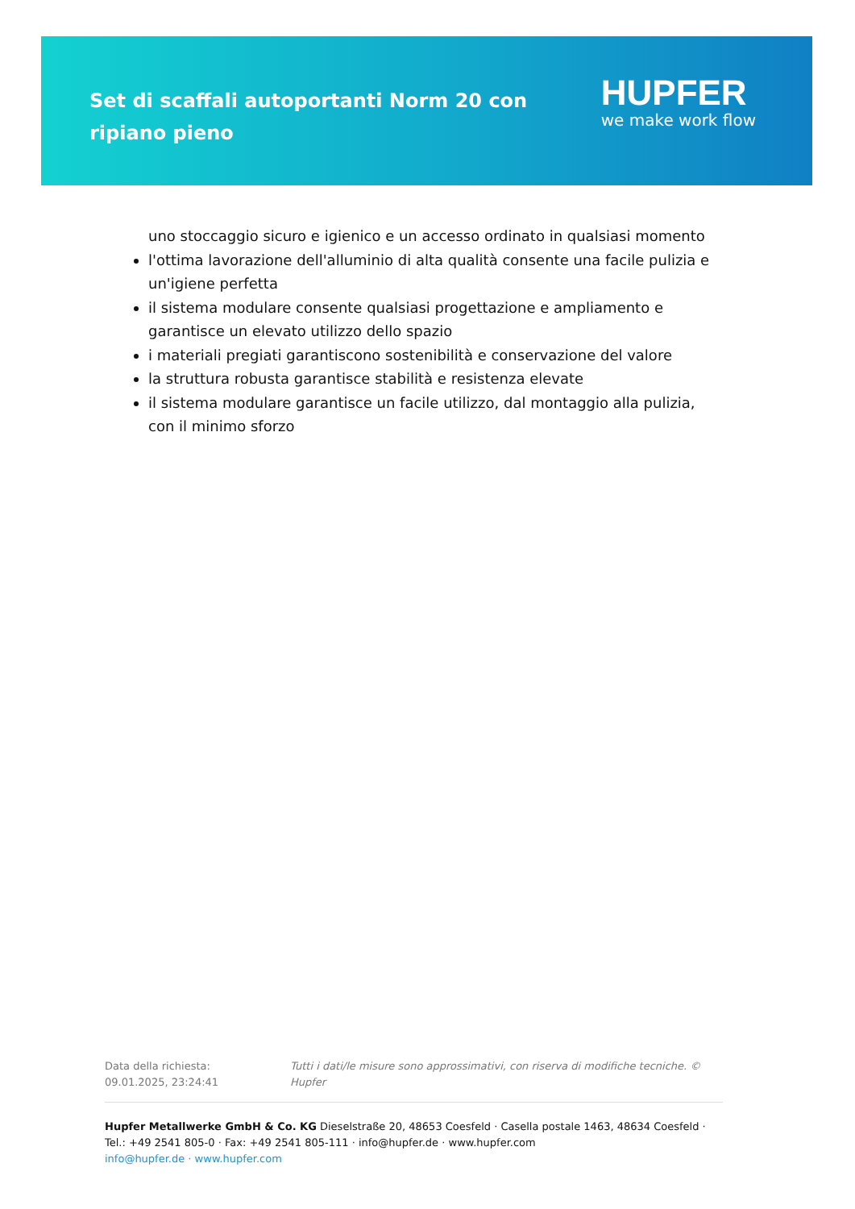Set di scaffali autoportanti Norm 20 con ripiano pieno
HUPFER
we make work flow
uno stoccaggio sicuro e igienico e un accesso ordinato in qualsiasi momento
l'ottima lavorazione dell'alluminio di alta qualità consente una facile pulizia e un'igiene perfetta
il sistema modulare consente qualsiasi progettazione e ampliamento e garantisce un elevato utilizzo dello spazio
i materiali pregiati garantiscono sostenibilità e conservazione del valore
la struttura robusta garantisce stabilità e resistenza elevate
il sistema modulare garantisce un facile utilizzo, dal montaggio alla pulizia, con il minimo sforzo
Data della richiesta: 09.01.2025, 23:24:41 Tutti i dati/le misure sono approssimativi, con riserva di modifiche tecniche. © Hupfer
Hupfer Metallwerke GmbH & Co. KG Dieselstraße 20, 48653 Coesfeld · Casella postale 1463, 48634 Coesfeld · Tel.: +49 2541 805-0 · Fax: +49 2541 805-111 · info@hupfer.de · www.hupfer.com
info@hupfer.de · www.hupfer.com